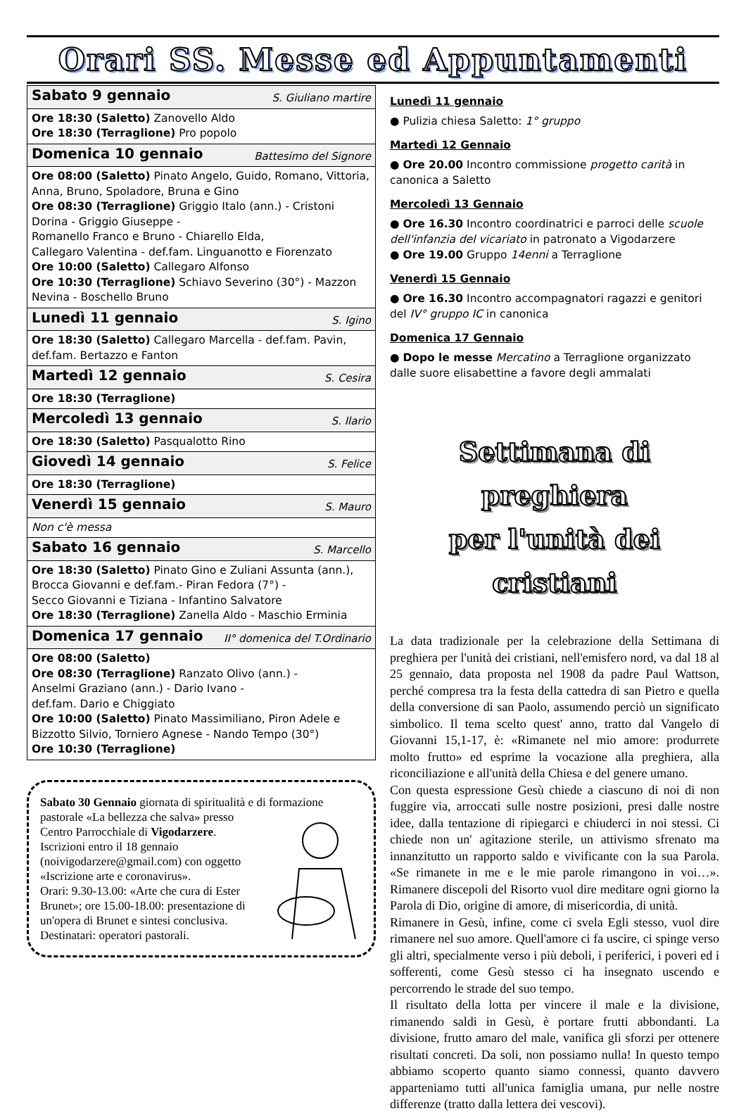Orari SS. Messe ed Appuntamenti
| Sabato 9 gennaio S. Giuliano martire |
| Ore 18:30 (Saletto) Zanovello Aldo Ore 18:30 (Terraglione) Pro popolo |
| Domenica 10 gennaio Battesimo del Signore |
| Ore 08:00 (Saletto) Pinato Angelo, Guido, Romano, Vittoria, Anna, Bruno, Spoladore, Bruna e Gino Ore 08:30 (Terraglione) Griggio Italo (ann.) - Cristoni Dorina - Griggio Giuseppe - Romanello Franco e Bruno - Chiarello Elda, Callegaro Valentina - def.fam. Linguanotto e Fiorenzato Ore 10:00 (Saletto) Callegaro Alfonso Ore 10:30 (Terraglione) Schiavo Severino (30°) - Mazzon Nevina - Boschello Bruno |
| Lunedì 11 gennaio S. Igino |
| Ore 18:30 (Saletto) Callegaro Marcella - def.fam. Pavin, def.fam. Bertazzo e Fanton |
| Martedì 12 gennaio S. Cesira |
| Ore 18:30 (Terraglione) |
| Mercoledì 13 gennaio S. Ilario |
| Ore 18:30 (Saletto) Pasqualotto Rino |
| Giovedì 14 gennaio S. Felice |
| Ore 18:30 (Terraglione) |
| Venerdì 15 gennaio S. Mauro |
| Non c'è messa |
| Sabato 16 gennaio S. Marcello |
| Ore 18:30 (Saletto) Pinato Gino e Zuliani Assunta (ann.), Brocca Giovanni e def.fam.- Piran Fedora (7°) - Secco Giovanni e Tiziana - Infantino Salvatore Ore 18:30 (Terraglione) Zanella Aldo - Maschio Erminia |
| Domenica 17 gennaio II° domenica del T.Ordinario |
| Ore 08:00 (Saletto) Ore 08:30 (Terraglione) Ranzato Olivo (ann.) - Anselmi Graziano (ann.) - Dario Ivano - def.fam. Dario e Chiggiato Ore 10:00 (Saletto) Pinato Massimiliano, Piron Adele e Bizzotto Silvio, Torniero Agnese - Nando Tempo (30°) Ore 10:30 (Terraglione) |
Sabato 30 Gennaio giornata di spiritualità e di formazione pastorale «La bellezza che salva» presso Centro Parrocchiale di Vigodarzere.
Iscrizioni entro il 18 gennaio (noivigodarzere@gmail.com) con oggetto «Iscrizione arte e coronavirus».
Orari: 9.30-13.00: «Arte che cura di Ester Brunet»; ore 15.00-18.00: presentazione di un'opera di Brunet e sintesi conclusiva. Destinatari: operatori pastorali.
Lunedì 11 gennaio
● Pulizia chiesa Saletto: 1° gruppo
Martedì 12 Gennaio
● Ore 20.00 Incontro commissione progetto carità in canonica a Saletto
Mercoledì 13 Gennaio
● Ore 16.30 Incontro coordinatrici e parroci delle scuole dell'infanzia del vicariato in patronato a Vigodarzere
● Ore 19.00 Gruppo 14enni a Terraglione
Venerdì 15 Gennaio
● Ore 16.30 Incontro accompagnatori ragazzi e genitori del IV° gruppo IC in canonica
Domenica 17 Gennaio
● Dopo le messe Mercatino a Terraglione organizzato dalle suore elisabettine a favore degli ammalati
Settimana di preghiera
per l'unità dei cristiani
La data tradizionale per la celebrazione della Settimana di preghiera per l'unità dei cristiani, nell'emisfero nord, va dal 18 al 25 gennaio, data proposta nel 1908 da padre Paul Wattson, perché compresa tra la festa della cattedra di san Pietro e quella della conversione di san Paolo, assumendo perciò un significato simbolico. Il tema scelto quest' anno, tratto dal Vangelo di Giovanni 15,1-17, è: «Rimanete nel mio amore: produrrete molto frutto» ed esprime la vocazione alla preghiera, alla riconciliazione e all'unità della Chiesa e del genere umano.
Con questa espressione Gesù chiede a ciascuno di noi di non fuggire via, arroccati sulle nostre posizioni, presi dalle nostre idee, dalla tentazione di ripiegarci e chiuderci in noi stessi. Ci chiede non un' agitazione sterile, un attivismo sfrenato ma innanzitutto un rapporto saldo e vivificante con la sua Parola. «Se rimanete in me e le mie parole rimangono in voi…». Rimanere discepoli del Risorto vuol dire meditare ogni giorno la Parola di Dio, origine di amore, di misericordia, di unità.
Rimanere in Gesù, infine, come ci svela Egli stesso, vuol dire rimanere nel suo amore. Quell'amore ci fa uscire, ci spinge verso gli altri, specialmente verso i più deboli, i periferici, i poveri ed i sofferenti, come Gesù stesso ci ha insegnato uscendo e percorrendo le strade del suo tempo.
Il risultato della lotta per vincere il male e la divisione, rimanendo saldi in Gesù, è portare frutti abbondanti. La divisione, frutto amaro del male, vanifica gli sforzi per ottenere risultati concreti. Da soli, non possiamo nulla! In questo tempo abbiamo scoperto quanto siamo connessi, quanto davvero apparteniamo tutti all'unica famiglia umana, pur nelle nostre differenze (tratto dalla lettera dei vescovi).